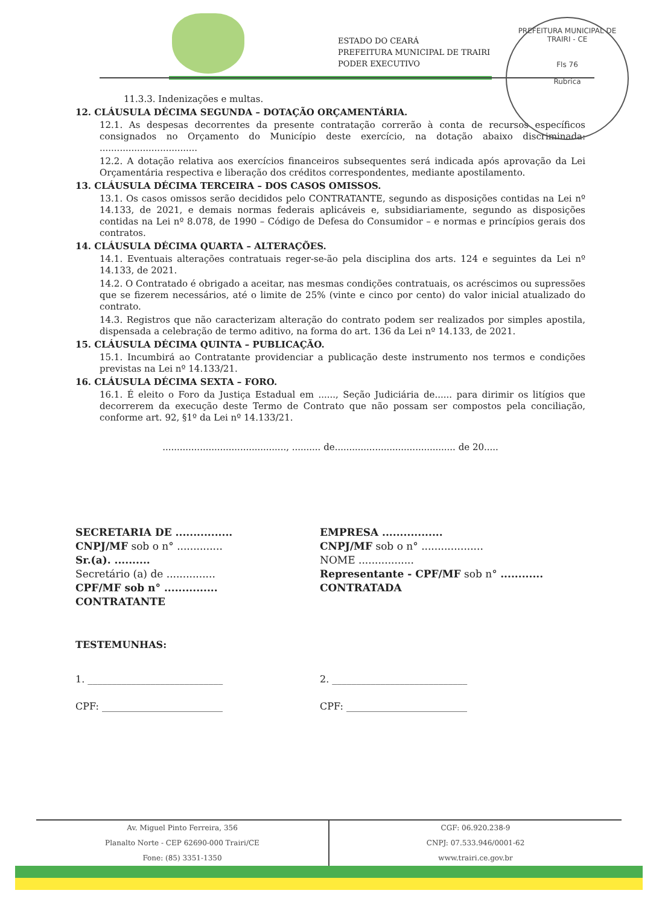ESTADO DO CEARÁ
PREFEITURA MUNICIPAL DE TRAIRI
PODER EXECUTIVO
PREFEITURA MUNICIPAL DE TRAIRI - CE
Fls 76
Rubrica
11.3.3. Indenizações e multas.
12. CLÁUSULA DÉCIMA SEGUNDA – DOTAÇÃO ORÇAMENTÁRIA.
12.1. As despesas decorrentes da presente contratação correrão à conta de recursos específicos consignados no Orçamento do Município deste exercício, na dotação abaixo discriminada: ..................................
12.2. A dotação relativa aos exercícios financeiros subsequentes será indicada após aprovação da Lei Orçamentária respectiva e liberação dos créditos correspondentes, mediante apostilamento.
13. CLÁUSULA DÉCIMA TERCEIRA – DOS CASOS OMISSOS.
13.1. Os casos omissos serão decididos pelo CONTRATANTE, segundo as disposições contidas na Lei nº 14.133, de 2021, e demais normas federais aplicáveis e, subsidiariamente, segundo as disposições contidas na Lei nº 8.078, de 1990 – Código de Defesa do Consumidor – e normas e princípios gerais dos contratos.
14. CLÁUSULA DÉCIMA QUARTA – ALTERAÇÕES.
14.1. Eventuais alterações contratuais reger-se-ão pela disciplina dos arts. 124 e seguintes da Lei nº 14.133, de 2021.
14.2. O Contratado é obrigado a aceitar, nas mesmas condições contratuais, os acréscimos ou supressões que se fizerem necessários, até o limite de 25% (vinte e cinco por cento) do valor inicial atualizado do contrato.
14.3. Registros que não caracterizam alteração do contrato podem ser realizados por simples apostila, dispensada a celebração de termo aditivo, na forma do art. 136 da Lei nº 14.133, de 2021.
15. CLÁUSULA DÉCIMA QUINTA – PUBLICAÇÃO.
15.1. Incumbirá ao Contratante providenciar a publicação deste instrumento nos termos e condições previstas na Lei nº 14.133/21.
16. CLÁUSULA DÉCIMA SEXTA – FORO.
16.1. É eleito o Foro da Justiça Estadual em ......, Seção Judiciária de...... para dirimir os litígios que decorrerem da execução deste Termo de Contrato que não possam ser compostos pela conciliação, conforme art. 92, §1º da Lei nº 14.133/21.
..........................................., .......... de.......................................... de 20.....
SECRETARIA DE ................
CNPJ/MF sob o n° ..............
Sr.(a). ..........
Secretário (a) de ...............
CPF/MF sob n° ...............
CONTRATANTE
EMPRESA .................
CNPJ/MF sob o n° ...................
NOME .................
Representante - CPF/MF sob n° ............
CONTRATADA
TESTEMUNHAS:
1. ____________________________
CPF: _________________________
2. ____________________________
CPF: _________________________
Av. Miguel Pinto Ferreira, 356
Planalto Norte - CEP 62690-000 Trairi/CE
Fone: (85) 3351-1350
CGF: 06.920.238-9
CNPJ: 07.533.946/0001-62
www.trairi.ce.gov.br